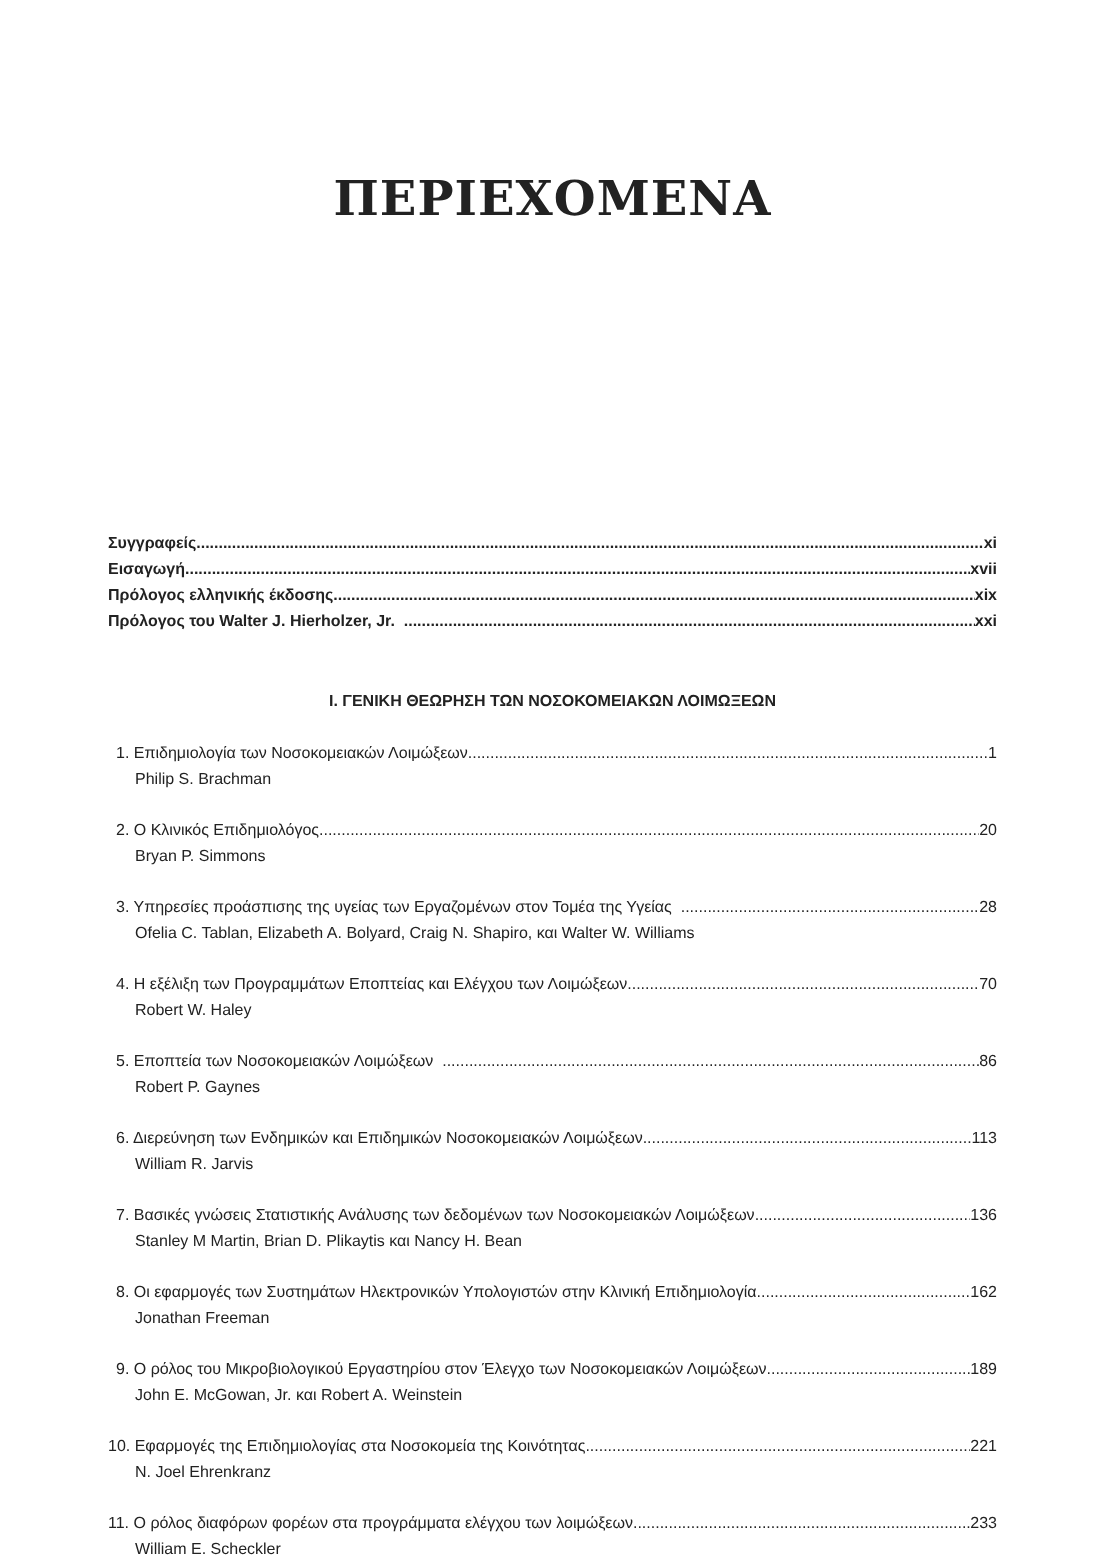ΠΕΡΙΕΧΟΜΕΝΑ
Συγγραφείς xi
Εισαγωγή xvii
Πρόλογος ελληνικής έκδοσης xix
Πρόλογος του Walter J. Hierholzer, Jr. xxi
I. ΓΕΝΙΚΗ ΘΕΩΡΗΣΗ ΤΩΝ ΝΟΣΟΚΟΜΕΙΑΚΩΝ ΛΟΙΜΩΞΕΩΝ
1. Επιδημιολογία των Νοσοκομειακών Λοιμώξεων 1
Philip S. Brachman
2. Ο Κλινικός Επιδημιολόγος 20
Bryan P. Simmons
3. Υπηρεσίες προάσπισης της υγείας των Εργαζομένων στον Τομέα της Υγείας 28
Ofelia C. Tablan, Elizabeth A. Bolyard, Craig N. Shapiro, και Walter W. Williams
4. Η εξέλιξη των Προγραμμάτων Εποπτείας και Ελέγχου των Λοιμώξεων 70
Robert W. Haley
5. Εποπτεία των Νοσοκομειακών Λοιμώξεων 86
Robert P. Gaynes
6. Διερεύνηση των Ενδημικών και Επιδημικών Νοσοκομειακών Λοιμώξεων 113
William R. Jarvis
7. Βασικές γνώσεις Στατιστικής Ανάλυσης των δεδομένων των Νοσοκομειακών Λοιμώξεων 136
Stanley M Martin, Brian D. Plikaytis και Nancy H. Bean
8. Οι εφαρμογές των Συστημάτων Ηλεκτρονικών Υπολογιστών στην Κλινική Επιδημιολογία 162
Jonathan Freeman
9. Ο ρόλος του Μικροβιολογικού Εργαστηρίου στον Έλεγχο των Νοσοκομειακών Λοιμώξεων 189
John E. McGowan, Jr. και Robert A. Weinstein
10. Εφαρμογές της Επιδημιολογίας στα Νοσοκομεία της Κοινότητας 221
N. Joel Ehrenkranz
11. Ο ρόλος διαφόρων φορέων στα προγράμματα ελέγχου των λοιμώξεων 233
William E. Scheckler